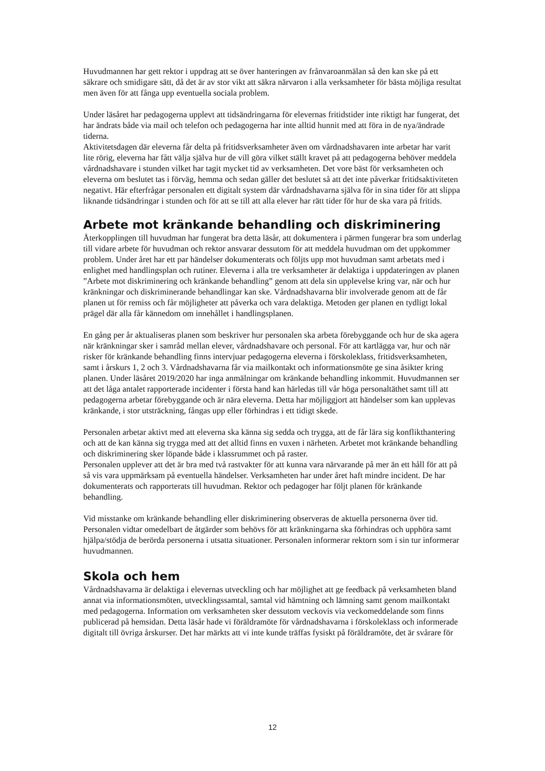Huvudmannen har gett rektor i uppdrag att se över hanteringen av frånvaroanmälan så den kan ske på ett säkrare och smidigare sätt, då det är av stor vikt att säkra närvaron i alla verksamheter för bästa möjliga resultat men även för att fånga upp eventuella sociala problem.
Under läsåret har pedagogerna upplevt att tidsändringarna för elevernas fritidstider inte riktigt har fungerat, det har ändrats både via mail och telefon och pedagogerna har inte alltid hunnit med att föra in de nya/ändrade tiderna.
Aktivitetsdagen där eleverna får delta på fritidsverksamheter även om vårdnadshavaren inte arbetar har varit lite rörig, eleverna har fått välja själva hur de vill göra vilket ställt kravet på att pedagogerna behöver meddela vårdnadshavare i stunden vilket har tagit mycket tid av verksamheten. Det vore bäst för verksamheten och eleverna om beslutet tas i förväg, hemma och sedan gäller det beslutet så att det inte påverkar fritidsaktiviteten negativt. Här efterfrågar personalen ett digitalt system där vårdnadshavarna själva för in sina tider för att slippa liknande tidsändringar i stunden och för att se till att alla elever har rätt tider för hur de ska vara på fritids.
Arbete mot kränkande behandling och diskriminering
Återkopplingen till huvudman har fungerat bra detta läsår, att dokumentera i pärmen fungerar bra som underlag till vidare arbete för huvudman och rektor ansvarar dessutom för att meddela huvudman om det uppkommer problem. Under året har ett par händelser dokumenterats och följts upp mot huvudman samt arbetats med i enlighet med handlingsplan och rutiner. Eleverna i alla tre verksamheter är delaktiga i uppdateringen av planen ”Arbete mot diskriminering och kränkande behandling” genom att dela sin upplevelse kring var, när och hur kränkningar och diskriminerande behandlingar kan ske. Vårdnadshavarna blir involverade genom att de får planen ut för remiss och får möjligheter att påverka och vara delaktiga. Metoden ger planen en tydligt lokal prägel där alla får kännedom om innehållet i handlingsplanen.
En gång per år aktualiseras planen som beskriver hur personalen ska arbeta förebyggande och hur de ska agera när kränkningar sker i samråd mellan elever, vårdnadshavare och personal. För att kartlägga var, hur och när risker för kränkande behandling finns intervjuar pedagogerna eleverna i förskoleklass, fritidsverksamheten, samt i årskurs 1, 2 och 3. Vårdnadshavarna får via mailkontakt och informationsmöte ge sina åsikter kring planen. Under läsåret 2019/2020 har inga anmälningar om kränkande behandling inkommit. Huvudmannen ser att det låga antalet rapporterade incidenter i första hand kan härledas till vår höga personaltäthet samt till att pedagogerna arbetar förebyggande och är nära eleverna. Detta har möjliggjort att händelser som kan upplevas kränkande, i stor utsträckning, fångas upp eller förhindras i ett tidigt skede.
Personalen arbetar aktivt med att eleverna ska känna sig sedda och trygga, att de får lära sig konflikthantering och att de kan känna sig trygga med att det alltid finns en vuxen i närheten. Arbetet mot kränkande behandling och diskriminering sker löpande både i klassrummet och på raster.
Personalen upplever att det är bra med två rastvakter för att kunna vara närvarande på mer än ett håll för att på så vis vara uppmärksam på eventuella händelser. Verksamheten har under året haft mindre incident. De har dokumenterats och rapporterats till huvudman. Rektor och pedagoger har följt planen för kränkande behandling.
Vid misstanke om kränkande behandling eller diskriminering observeras de aktuella personerna över tid. Personalen vidtar omedelbart de åtgärder som behövs för att kränkningarna ska förhindras och upphöra samt hjälpa/stödja de berörda personerna i utsatta situationer. Personalen informerar rektorn som i sin tur informerar huvudmannen.
Skola och hem
Vårdnadshavarna är delaktiga i elevernas utveckling och har möjlighet att ge feedback på verksamheten bland annat via informationsmöten, utvecklingssamtal, samtal vid hämtning och lämning samt genom mailkontakt med pedagogerna. Information om verksamheten sker dessutom veckovis via veckomeddelande som finns publicerad på hemsidan. Detta läsår hade vi föräldramöte för vårdnadshavarna i förskoleklass och informerade digitalt till övriga årskurser. Det har märkts att vi inte kunde träffas fysiskt på föräldramöte, det är svårare för
12